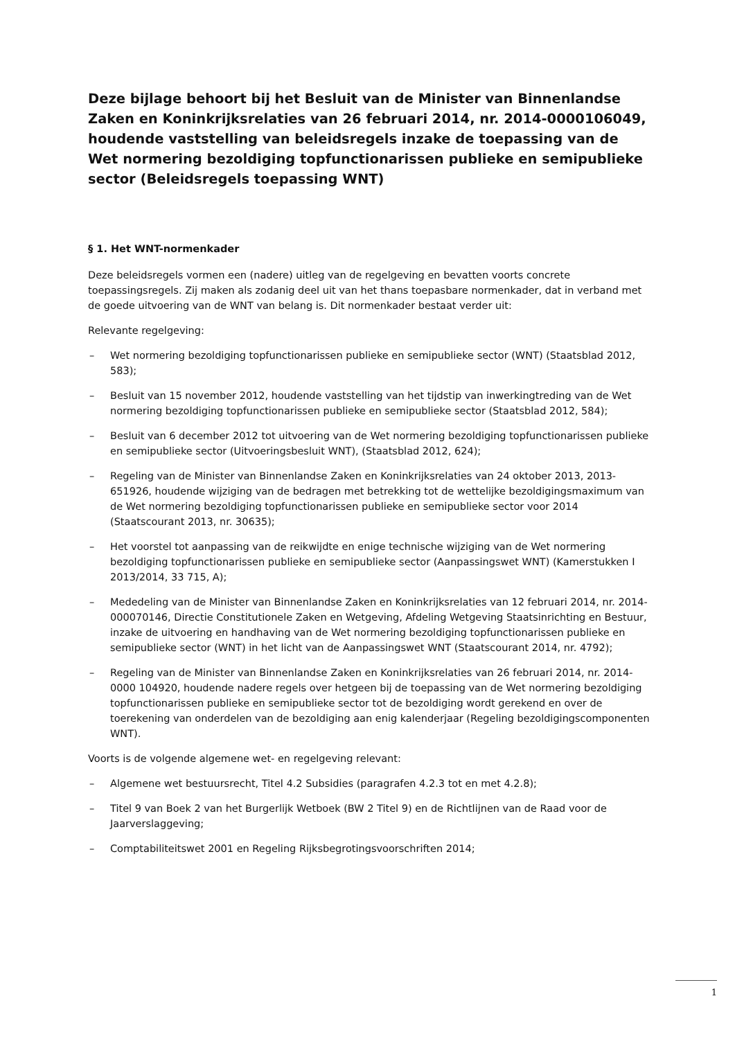Deze bijlage behoort bij het Besluit van de Minister van Binnenlandse Zaken en Koninkrijksrelaties van 26 februari 2014, nr. 2014-0000106049, houdende vaststelling van beleidsregels inzake de toepassing van de Wet normering bezoldiging topfunctionarissen publieke en semipublieke sector (Beleidsregels toepassing WNT)
§ 1. Het WNT-normenkader
Deze beleidsregels vormen een (nadere) uitleg van de regelgeving en bevatten voorts concrete toepassingsregels. Zij maken als zodanig deel uit van het thans toepasbare normenkader, dat in verband met de goede uitvoering van de WNT van belang is. Dit normenkader bestaat verder uit:
Relevante regelgeving:
– Wet normering bezoldiging topfunctionarissen publieke en semipublieke sector (WNT) (Staatsblad 2012, 583);
– Besluit van 15 november 2012, houdende vaststelling van het tijdstip van inwerkingtreding van de Wet normering bezoldiging topfunctionarissen publieke en semipublieke sector (Staatsblad 2012, 584);
– Besluit van 6 december 2012 tot uitvoering van de Wet normering bezoldiging topfunctionarissen publieke en semipublieke sector (Uitvoeringsbesluit WNT), (Staatsblad 2012, 624);
– Regeling van de Minister van Binnenlandse Zaken en Koninkrijksrelaties van 24 oktober 2013, 2013-651926, houdende wijziging van de bedragen met betrekking tot de wettelijke bezoldigingsmaximum van de Wet normering bezoldiging topfunctionarissen publieke en semipublieke sector voor 2014 (Staatscourant 2013, nr. 30635);
– Het voorstel tot aanpassing van de reikwijdte en enige technische wijziging van de Wet normering bezoldiging topfunctionarissen publieke en semipublieke sector (Aanpassingswet WNT) (Kamerstukken I 2013/2014, 33 715, A);
– Mededeling van de Minister van Binnenlandse Zaken en Koninkrijksrelaties van 12 februari 2014, nr. 2014-000070146, Directie Constitutionele Zaken en Wetgeving, Afdeling Wetgeving Staatsinrichting en Bestuur, inzake de uitvoering en handhaving van de Wet normering bezoldiging topfunctionarissen publieke en semipublieke sector (WNT) in het licht van de Aanpassingswet WNT (Staatscourant 2014, nr. 4792);
– Regeling van de Minister van Binnenlandse Zaken en Koninkrijksrelaties van 26 februari 2014, nr. 2014-0000 104920, houdende nadere regels over hetgeen bij de toepassing van de Wet normering bezoldiging topfunctionarissen publieke en semipublieke sector tot de bezoldiging wordt gerekend en over de toerekening van onderdelen van de bezoldiging aan enig kalenderjaar (Regeling bezoldigingscomponenten WNT).
Voorts is de volgende algemene wet- en regelgeving relevant:
– Algemene wet bestuursrecht, Titel 4.2 Subsidies (paragrafen 4.2.3 tot en met 4.2.8);
– Titel 9 van Boek 2 van het Burgerlijk Wetboek (BW 2 Titel 9) en de Richtlijnen van de Raad voor de Jaarverslaggeving;
– Comptabiliteitswet 2001 en Regeling Rijksbegrotingsvoorschriften 2014;
1